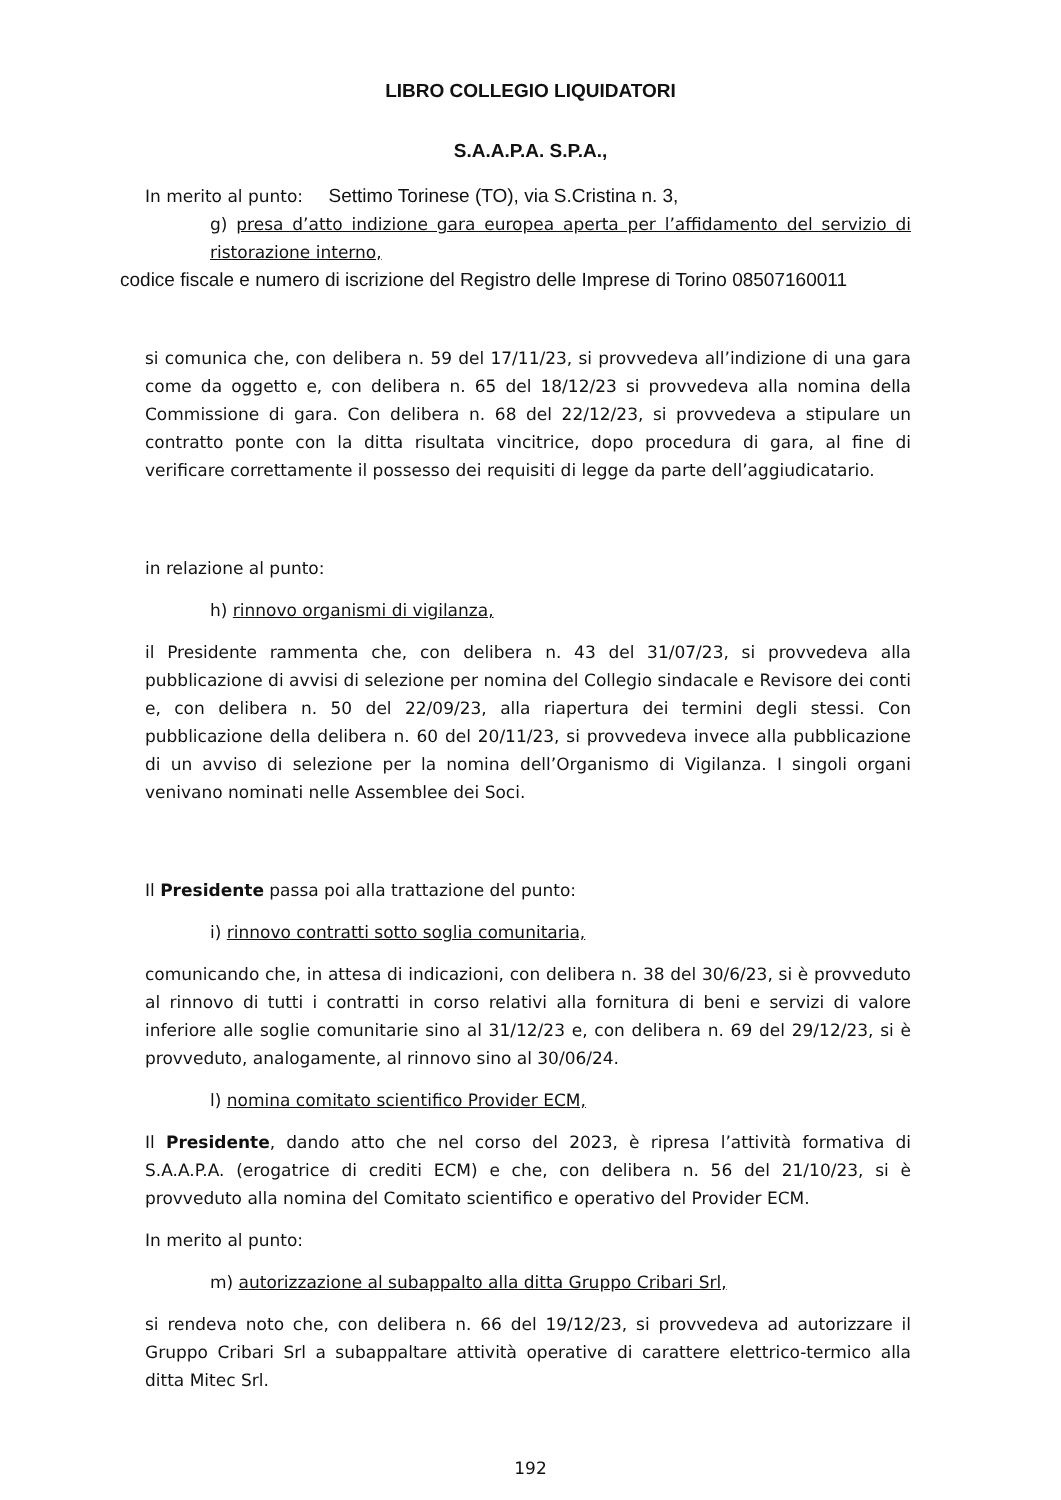LIBRO COLLEGIO LIQUIDATORI
S.A.A.P.A. S.P.A.,
In merito al punto: Settimo Torinese (TO), via S.Cristina n. 3,
g) presa d’atto indizione gara europea aperta per l’affidamento del servizio di ristorazione interno,
codice fiscale e numero di iscrizione del Registro delle Imprese di Torino 08507160011
si comunica che, con delibera n. 59 del 17/11/23, si provvedeva all’indizione di una gara come da oggetto e, con delibera n. 65 del 18/12/23 si provvedeva alla nomina della Commissione di gara. Con delibera n. 68 del 22/12/23, si provvedeva a stipulare un contratto ponte con la ditta risultata vincitrice, dopo procedura di gara, al fine di verificare correttamente il possesso dei requisiti di legge da parte dell’aggiudicatario.
in relazione al punto:
h) rinnovo organismi di vigilanza,
il Presidente rammenta che, con delibera n. 43 del 31/07/23, si provvedeva alla pubblicazione di avvisi di selezione per nomina del Collegio sindacale e Revisore dei conti e, con delibera n. 50 del 22/09/23, alla riapertura dei termini degli stessi. Con pubblicazione della delibera n. 60 del 20/11/23, si provvedeva invece alla pubblicazione di un avviso di selezione per la nomina dell’Organismo di Vigilanza. I singoli organi venivano nominati nelle Assemblee dei Soci.
Il Presidente passa poi alla trattazione del punto:
i) rinnovo contratti sotto soglia comunitaria,
comunicando che, in attesa di indicazioni, con delibera n. 38 del 30/6/23, si è provveduto al rinnovo di tutti i contratti in corso relativi alla fornitura di beni e servizi di valore inferiore alle soglie comunitarie sino al 31/12/23 e, con delibera n. 69 del 29/12/23, si è provveduto, analogamente, al rinnovo sino al 30/06/24.
l) nomina comitato scientifico Provider ECM,
Il Presidente, dando atto che nel corso del 2023, è ripresa l’attività formativa di S.A.A.P.A. (erogatrice di crediti ECM) e che, con delibera n. 56 del 21/10/23, si è provveduto alla nomina del Comitato scientifico e operativo del Provider ECM.
In merito al punto:
m) autorizzazione al subappalto alla ditta Gruppo Cribari Srl,
si rendeva noto che, con delibera n. 66 del 19/12/23, si provvedeva ad autorizzare il Gruppo Cribari Srl a subappaltare attività operative di carattere elettrico-termico alla ditta Mitec Srl.
192